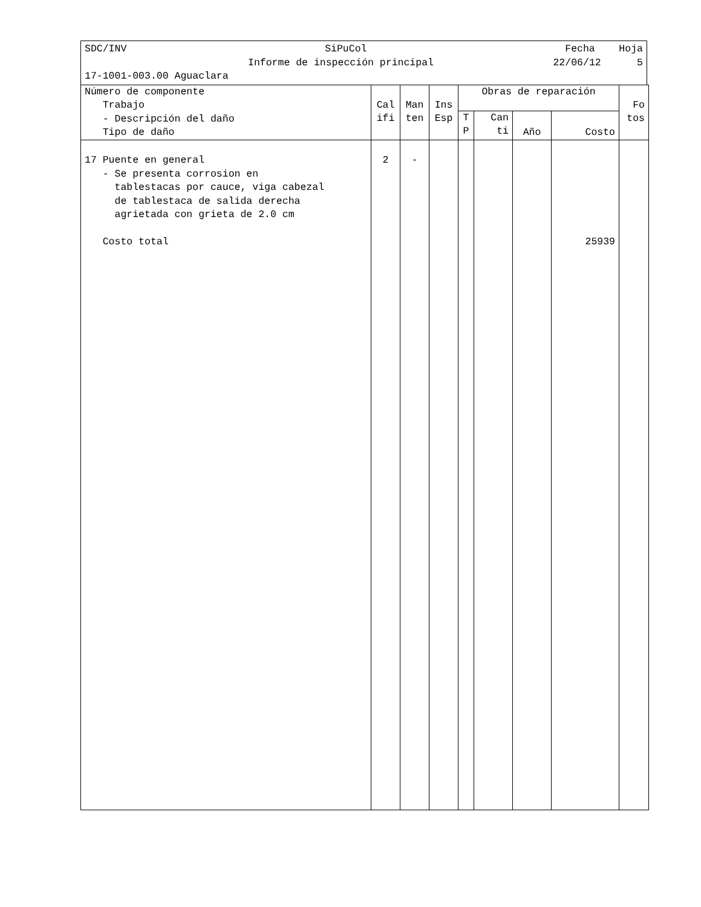SDC/INV SiPuCol Fecha Hoja
Informe de inspección principal 22/06/12 5
17-1001-003.00 Aguaclara
| Número de componente Trabajo - Descripción del daño Tipo de daño | Cal ifi | Man ten | Ins Esp | Obras de reparación | | | | Fo tos |
| --- | --- | --- | --- | --- | --- | --- | --- | --- |
| | | | | T P | Can ti | Año | Costo | |
| 17 Puente en general - Se presenta corrosion en tablestacas por cauce, viga cabezal de tablestaca de salida derecha agrietada con grieta de 2.0 cm Costo total | 2 | - | | | | | 25939 | |